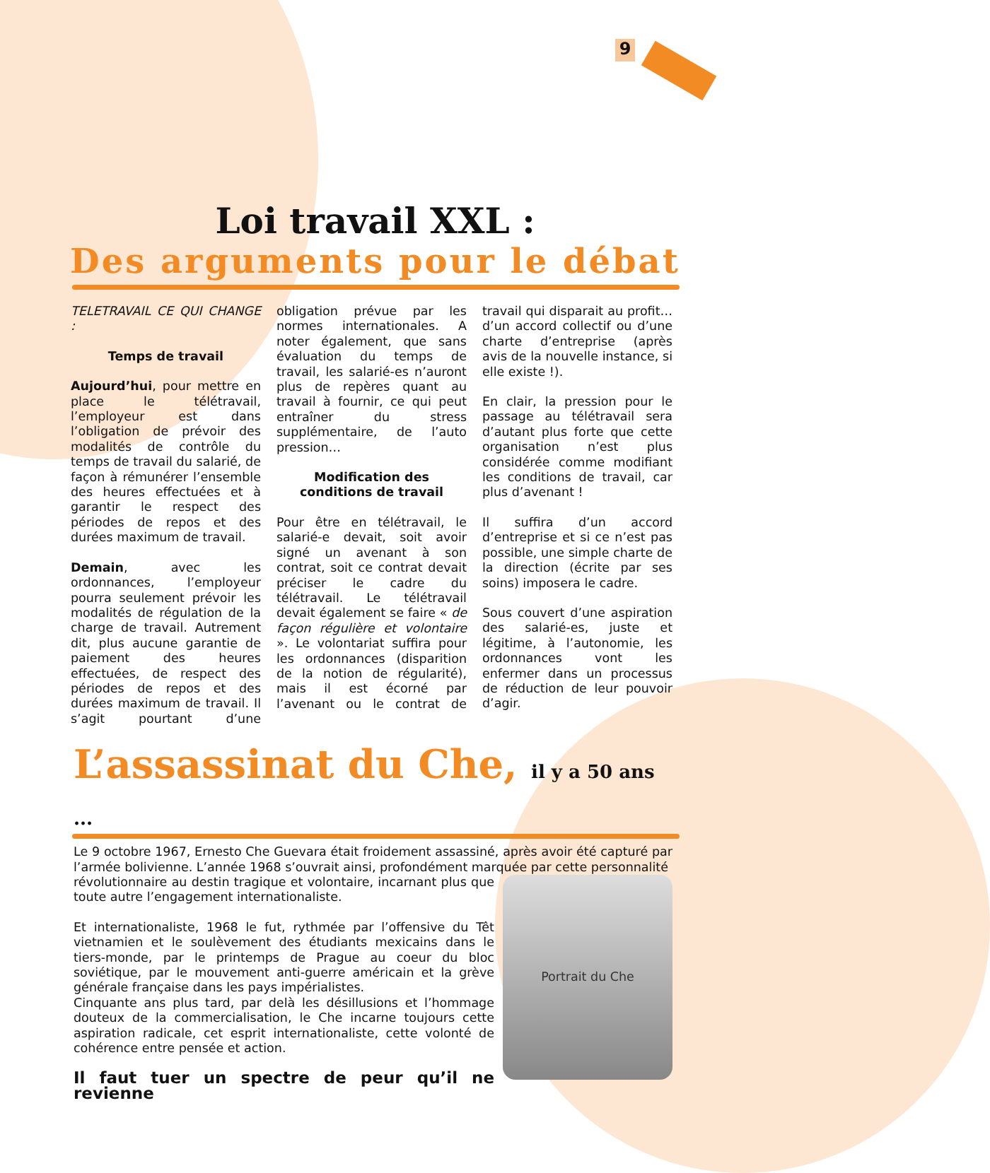9
Loi travail XXL :
Des arguments pour le débat
TELETRAVAIL CE QUI CHANGE :
Temps de travail
Aujourd’hui, pour mettre en place le télétravail, l’employeur est dans l’obligation de prévoir des modalités de contrôle du temps de travail du salarié, de façon à rémunérer l’ensemble des heures effectuées et à garantir le respect des périodes de repos et des durées maximum de travail.
Demain, avec les ordonnances, l’employeur pourra seulement prévoir les modalités de régulation de la charge de travail. Autrement dit, plus aucune garantie de paiement des heures effectuées, de respect des périodes de repos et des durées maximum de travail. Il s’agit pourtant d’une obligation prévue par les normes internationales. A noter également, que sans évaluation du temps de travail, les salarié-es n’auront plus de repères quant au travail à fournir, ce qui peut entraîner du stress supplémentaire, de l’auto pression…
Modification des conditions de travail
Pour être en télétravail, le salarié-e devait, soit avoir signé un avenant à son contrat, soit ce contrat devait préciser le cadre du télétravail. Le télétravail devait également se faire « de façon régulière et volontaire ». Le volontariat suffira pour les ordonnances (disparition de la notion de régularité), mais il est écorné par l’avenant ou le contrat de travail qui disparait au profit… d’un accord collectif ou d’une charte d’entreprise (après avis de la nouvelle instance, si elle existe !).
En clair, la pression pour le passage au télétravail sera d’autant plus forte que cette organisation n’est plus considérée comme modifiant les conditions de travail, car plus d’avenant !
Il suffira d’un accord d’entreprise et si ce n’est pas possible, une simple charte de la direction (écrite par ses soins) imposera le cadre.
Sous couvert d’une aspiration des salarié-es, juste et légitime, à l’autonomie, les ordonnances vont les enfermer dans un processus de réduction de leur pouvoir d’agir.
L’assassinat du Che, il y a 50 ans ...
Le 9 octobre 1967, Ernesto Che Guevara était froidement assassiné, après avoir été capturé par l’armée bolivienne. L’année 1968 s’ouvrait ainsi, profondément marquée par cette personnalité
Portrait du Che
révolutionnaire au destin tragique et volontaire, incarnant plus que toute autre l’engagement internationaliste.
Et internationaliste, 1968 le fut, rythmée par l’offensive du Têt vietnamien et le soulèvement des étudiants mexicains dans le tiers-monde, par le printemps de Prague au coeur du bloc soviétique, par le mouvement anti-guerre américain et la grève générale française dans les pays impérialistes.
Cinquante ans plus tard, par delà les désillusions et l’hommage douteux de la commercialisation, le Che incarne toujours cette aspiration radicale, cet esprit internationaliste, cette volonté de cohérence entre pensée et action.
Il faut tuer un spectre de peur qu’il ne revienne